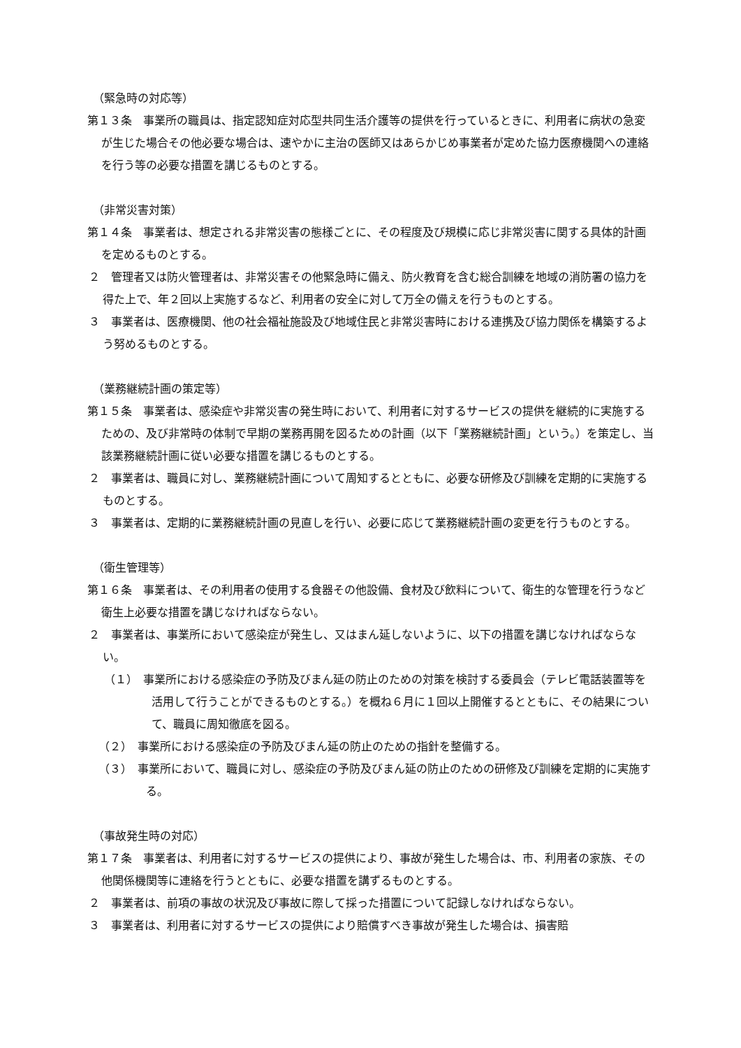（緊急時の対応等）
第１３条　事業所の職員は、指定認知症対応型共同生活介護等の提供を行っているときに、利用者に病状の急変が生じた場合その他必要な場合は、速やかに主治の医師又はあらかじめ事業者が定めた協力医療機関への連絡を行う等の必要な措置を講じるものとする。
（非常災害対策）
第１４条　事業者は、想定される非常災害の態様ごとに、その程度及び規模に応じ非常災害に関する具体的計画を定めるものとする。
２　管理者又は防火管理者は、非常災害その他緊急時に備え、防火教育を含む総合訓練を地域の消防署の協力を得た上で、年２回以上実施するなど、利用者の安全に対して万全の備えを行うものとする。
３　事業者は、医療機関、他の社会福祉施設及び地域住民と非常災害時における連携及び協力関係を構築するよう努めるものとする。
（業務継続計画の策定等）
第１５条　事業者は、感染症や非常災害の発生時において、利用者に対するサービスの提供を継続的に実施するための、及び非常時の体制で早期の業務再開を図るための計画（以下「業務継続計画」という。）を策定し、当該業務継続計画に従い必要な措置を講じるものとする。
２　事業者は、職員に対し、業務継続計画について周知するとともに、必要な研修及び訓練を定期的に実施するものとする。
３　事業者は、定期的に業務継続計画の見直しを行い、必要に応じて業務継続計画の変更を行うものとする。
（衛生管理等）
第１６条　事業者は、その利用者の使用する食器その他設備、食材及び飲料について、衛生的な管理を行うなど衛生上必要な措置を講じなければならない。
２　事業者は、事業所において感染症が発生し、又はまん延しないように、以下の措置を講じなければならない。
（１）　事業所における感染症の予防及びまん延の防止のための対策を検討する委員会（テレビ電話装置等を活用して行うことができるものとする。）を概ね６月に１回以上開催するとともに、その結果について、職員に周知徹底を図る。
（２）　事業所における感染症の予防及びまん延の防止のための指針を整備する。
（３）　事業所において、職員に対し、感染症の予防及びまん延の防止のための研修及び訓練を定期的に実施する。
（事故発生時の対応）
第１７条　事業者は、利用者に対するサービスの提供により、事故が発生した場合は、市、利用者の家族、その他関係機関等に連絡を行うとともに、必要な措置を講ずるものとする。
２　事業者は、前項の事故の状況及び事故に際して採った措置について記録しなければならない。
３　事業者は、利用者に対するサービスの提供により賠償すべき事故が発生した場合は、損害賠